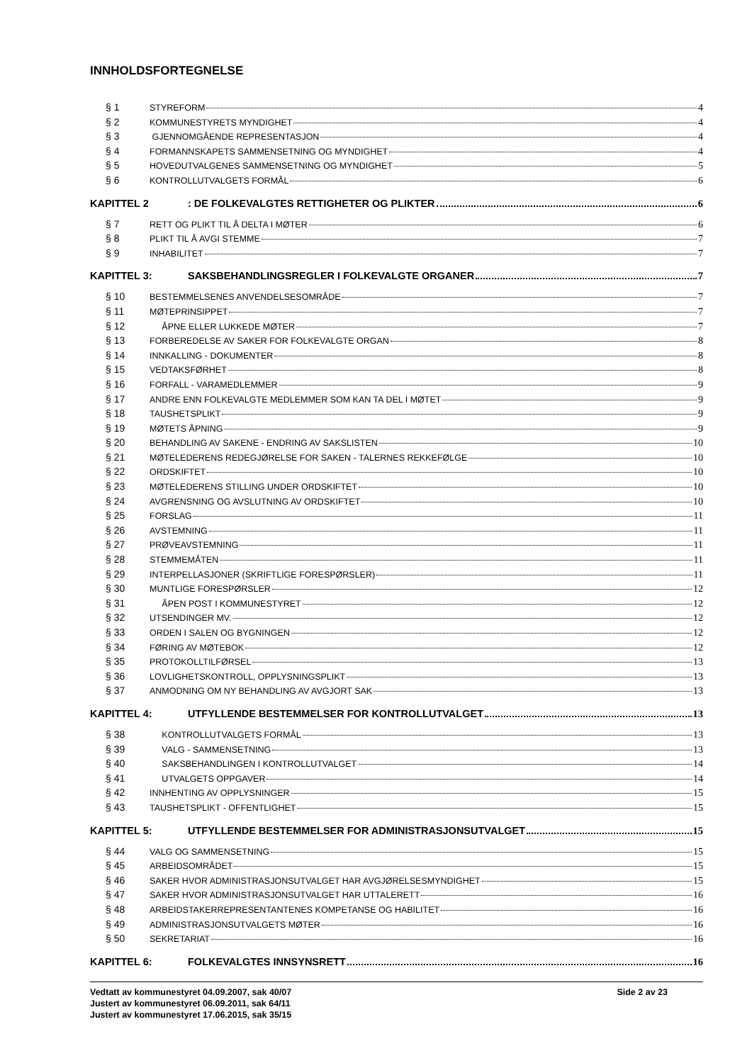INNHOLDSFORTEGNELSE
§ 1 STYREFORM 4
§ 2 KOMMUNESTYRETS MYNDIGHET 4
§ 3 GJENNOMGÅENDE REPRESENTASJON 4
§ 4 FORMANNSKAPETS SAMMENSETNING OG MYNDIGHET 4
§ 5 HOVEDUTVALGENES SAMMENSETNING OG MYNDIGHET 5
§ 6 KONTROLLUTVALGETS FORMÅL 6
KAPITTEL 2: DE FOLKEVALGTES RETTIGHETER OG PLIKTER 6
§ 7 RETT OG PLIKT TIL Å DELTA I MØTER 6
§ 8 PLIKT TIL Å AVGI STEMME 7
§ 9 INHABILITET 7
KAPITTEL 3: SAKSBEHANDLINGSREGLER I FOLKEVALGTE ORGANER 7
§ 10 BESTEMMELSENES ANVENDELSESOMRÅDE 7
§ 11 MØTEPRINSIPPET 7
§ 12 ÅPNE ELLER LUKKEDE MØTER 7
§ 13 FORBEREDELSE AV SAKER FOR FOLKEVALGTE ORGAN 8
§ 14 INNKALLING - DOKUMENTER 8
§ 15 VEDTAKSFØRHET 8
§ 16 FORFALL - VARAMEDLEMMER 9
§ 17 ANDRE ENN FOLKEVALGTE MEDLEMMER SOM KAN TA DEL I MØTET 9
§ 18 TAUSHETSPLIKT 9
§ 19 MØTETS ÅPNING 9
§ 20 BEHANDLING AV SAKENE - ENDRING AV SAKSLISTEN 10
§ 21 MØTELEDERENS REDEGJØRELSE FOR SAKEN - TALERNES REKKEFØLGE 10
§ 22 ORDSKIFTET 10
§ 23 MØTELEDERENS STILLING UNDER ORDSKIFTET 10
§ 24 AVGRENSNING OG AVSLUTNING AV ORDSKIFTET 10
§ 25 FORSLAG 11
§ 26 AVSTEMNING 11
§ 27 PRØVEAVSTEMNING 11
§ 28 STEMMEMÅTEN 11
§ 29 INTERPELLASJONER (SKRIFTLIGE FORESPØRSLER) 11
§ 30 MUNTLIGE FORESPØRSLER 12
§ 31 ÅPEN POST I KOMMUNESTYRET 12
§ 32 UTSENDINGER MV. 12
§ 33 ORDEN I SALEN OG BYGNINGEN 12
§ 34 FØRING AV MØTEBOK 12
§ 35 PROTOKOLLTILFØRSEL 13
§ 36 LOVLIGHETSKONTROLL, OPPLYSNINGSPLIKT 13
§ 37 ANMODNING OM NY BEHANDLING AV AVGJORT SAK 13
KAPITTEL 4: UTFYLLENDE BESTEMMELSER FOR KONTROLLUTVALGET 13
§ 38 KONTROLLUTVALGETS FORMÅL 13
§ 39 VALG - SAMMENSETNING 13
§ 40 SAKSBEHANDLINGEN I KONTROLLUTVALGET 14
§ 41 UTVALGETS OPPGAVER 14
§ 42 INNHENTING AV OPPLYSNINGER 15
§ 43 TAUSHETSPLIKT - OFFENTLIGHET 15
KAPITTEL 5: UTFYLLENDE BESTEMMELSER FOR ADMINISTRASJONSUTVALGET 15
§ 44 VALG OG SAMMENSETNING 15
§ 45 ARBEIDSOMRÅDET 15
§ 46 SAKER HVOR ADMINISTRASJONSUTVALGET HAR AVGJØRELSESMYNDIGHET 15
§ 47 SAKER HVOR ADMINISTRASJONSUTVALGET HAR UTTALERETT 16
§ 48 ARBEIDSTAKERREPRESENTANTENES KOMPETANSE OG HABILITET 16
§ 49 ADMINISTRASJONSUTVALGETS MØTER 16
§ 50 SEKRETARIAT 16
KAPITTEL 6: FOLKEVALGTES INNSYNSRETT 16
Side 2 av 23 Vedtatt av kommunestyret 04.09.2007, sak 40/07
Justert av kommunestyret 06.09.2011, sak 64/11
Justert av kommunestyret 17.06.2015, sak 35/15